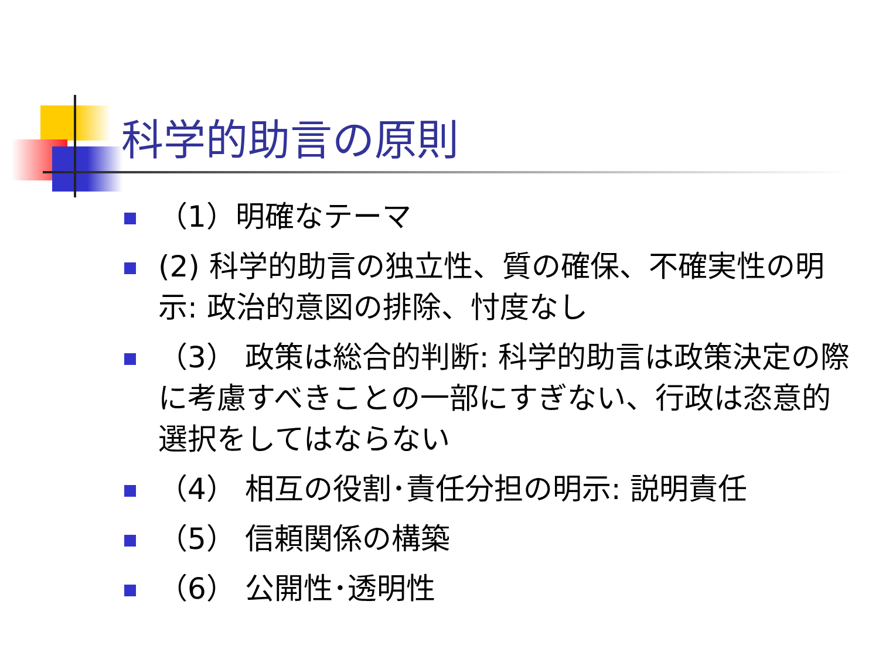科学的助言の原則
（1）明確なテーマ
(2) 科学的助言の独立性、質の確保、不確実性の明示: 政治的意図の排除、忖度なし
（3） 政策は総合的判断: 科学的助言は政策決定の際に考慮すべきことの一部にすぎない、行政は恣意的選択をしてはならない
（4） 相互の役割･責任分担の明示: 説明責任
（5） 信頼関係の構築
（6） 公開性･透明性